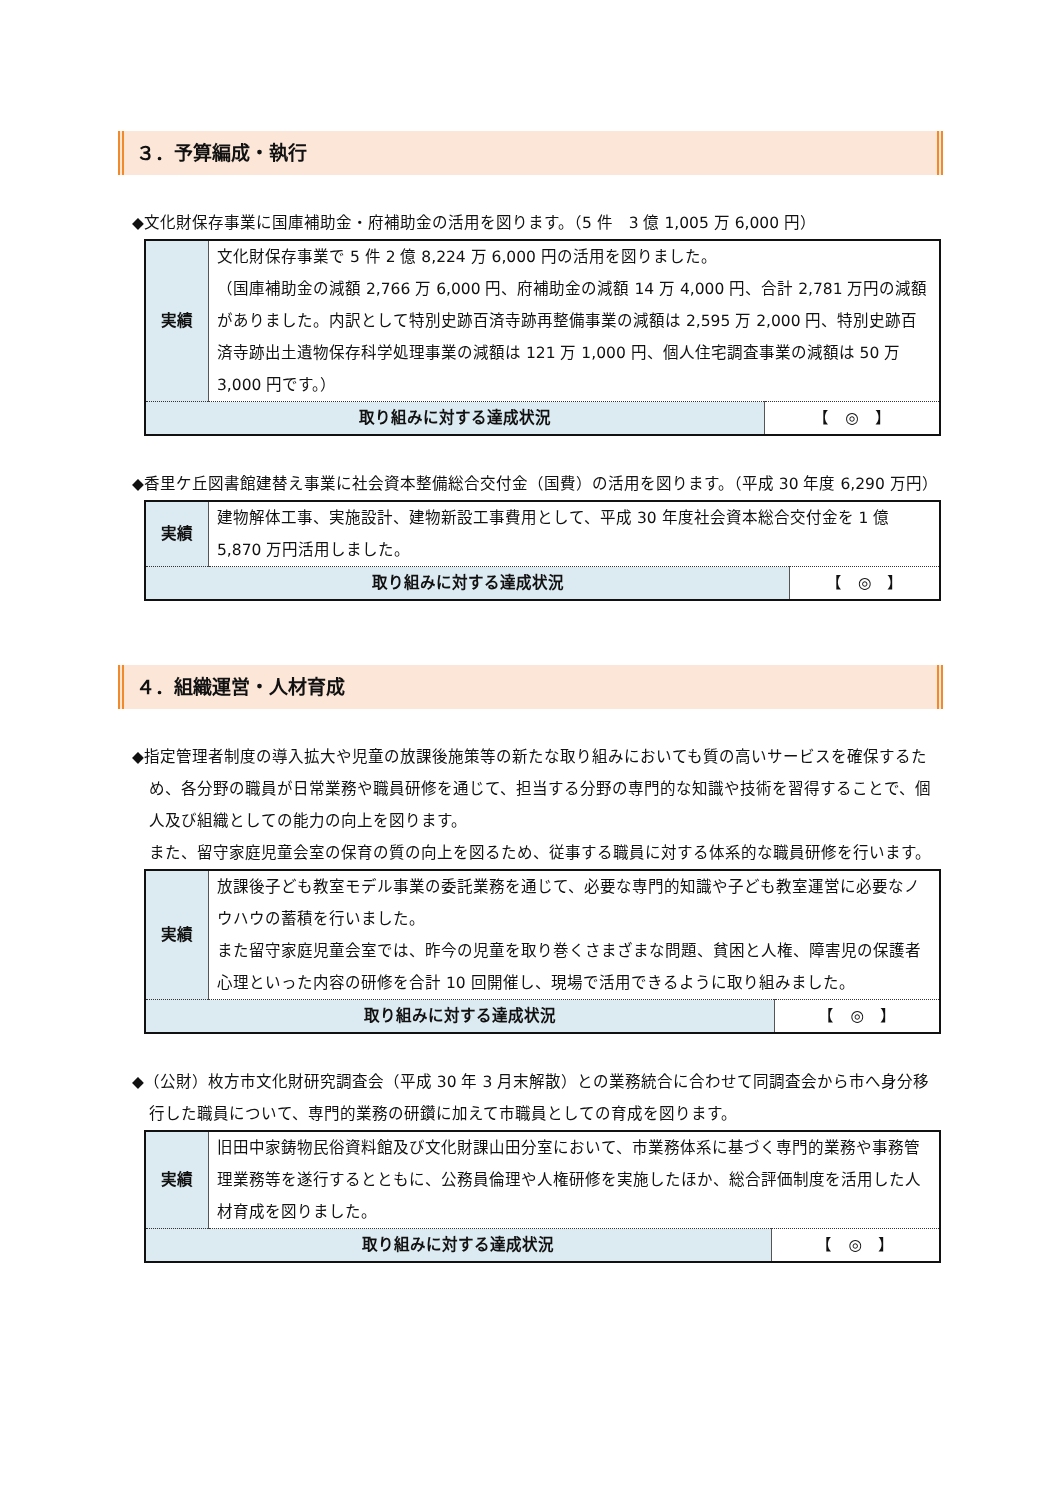３．予算編成・執行
◆文化財保存事業に国庫補助金・府補助金の活用を図ります。（5 件　3 億 1,005 万 6,000 円）
| 実績 | 文化財保存事業で 5 件 2 億 8,224 万 6,000 円の活用を図りました。 （国庫補助金の減額 2,766 万 6,000 円、府補助金の減額 14 万 4,000 円、合計 2,781 万円の減額がありました。内訳として特別史跡百済寺跡再整備事業の減額は 2,595 万 2,000 円、特別史跡百済寺跡出土遺物保存科学処理事業の減額は 121 万 1,000 円、個人住宅調査事業の減額は 50 万 3,000 円です。） | |
| 取り組みに対する達成状況 | | 【 ◎ 】 |
◆香里ケ丘図書館建替え事業に社会資本整備総合交付金（国費）の活用を図ります。（平成 30 年度 6,290 万円）
| 実績 | 建物解体工事、実施設計、建物新設工事費用として、平成 30 年度社会資本総合交付金を 1 億 5,870 万円活用しました。 | |
| 取り組みに対する達成状況 | | 【 ◎ 】 |
４．組織運営・人材育成
◆指定管理者制度の導入拡大や児童の放課後施策等の新たな取り組みにおいても質の高いサービスを確保するため、各分野の職員が日常業務や職員研修を通じて、担当する分野の専門的な知識や技術を習得することで、個人及び組織としての能力の向上を図ります。
また、留守家庭児童会室の保育の質の向上を図るため、従事する職員に対する体系的な職員研修を行います。
| 実績 | 放課後子ども教室モデル事業の委託業務を通じて、必要な専門的知識や子ども教室運営に必要なノウハウの蓄積を行いました。 また留守家庭児童会室では、昨今の児童を取り巻くさまざまな問題、貧困と人権、障害児の保護者心理といった内容の研修を合計 10 回開催し、現場で活用できるように取り組みました。 | |
| 取り組みに対する達成状況 | | 【 ◎ 】 |
◆（公財）枚方市文化財研究調査会（平成 30 年 3 月末解散）との業務統合に合わせて同調査会から市へ身分移行した職員について、専門的業務の研鑽に加えて市職員としての育成を図ります。
| 実績 | 旧田中家鋳物民俗資料館及び文化財課山田分室において、市業務体系に基づく専門的業務や事務管理業務等を遂行するとともに、公務員倫理や人権研修を実施したほか、総合評価制度を活用した人材育成を図りました。 | |
| 取り組みに対する達成状況 | | 【 ◎ 】 |